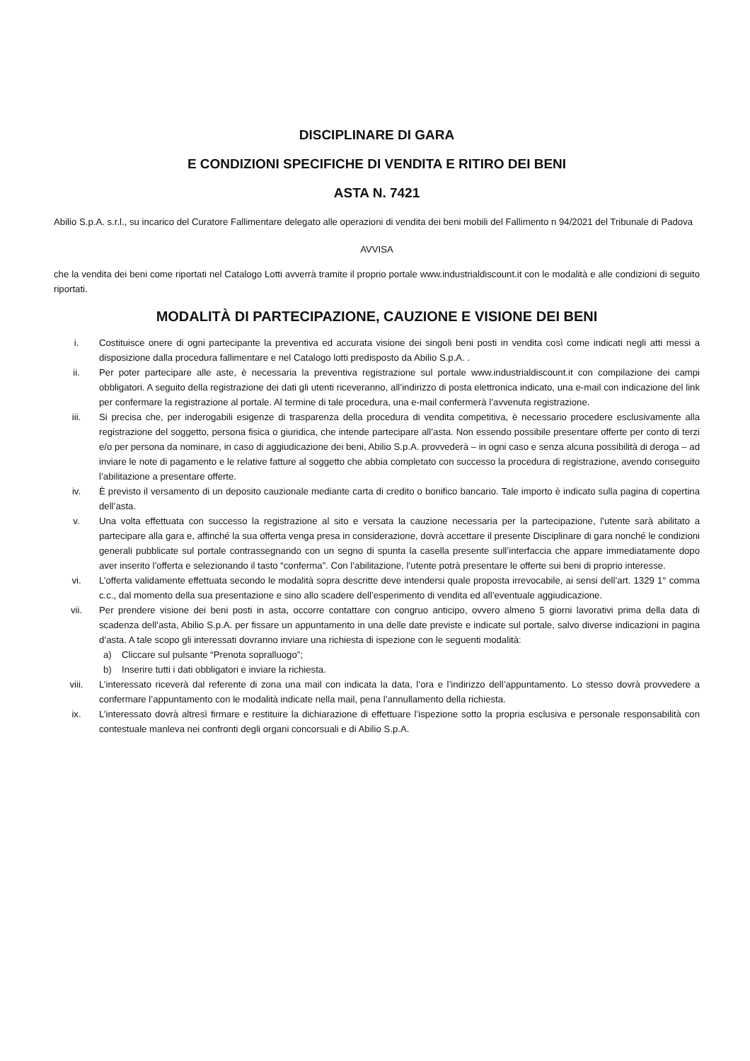DISCIPLINARE DI GARA
E CONDIZIONI SPECIFICHE DI VENDITA E RITIRO DEI BENI
ASTA N. 7421
Abilio S.p.A. s.r.l., su incarico del Curatore Fallimentare delegato alle operazioni di vendita dei beni mobili del Fallimento n 94/2021 del Tribunale di Padova
AVVISA
che la vendita dei beni come riportati nel Catalogo Lotti avverrà tramite il proprio portale www.industrialdiscount.it con le modalità e alle condizioni di seguito riportati.
MODALITÀ DI PARTECIPAZIONE, CAUZIONE E VISIONE DEI BENI
i. Costituisce onere di ogni partecipante la preventiva ed accurata visione dei singoli beni posti in vendita così come indicati negli atti messi a disposizione dalla procedura fallimentare e nel Catalogo lotti predisposto da Abilio S.p.A. .
ii. Per poter partecipare alle aste, è necessaria la preventiva registrazione sul portale www.industrialdiscount.it con compilazione dei campi obbligatori. A seguito della registrazione dei dati gli utenti riceveranno, all’indirizzo di posta elettronica indicato, una e-mail con indicazione del link per confermare la registrazione al portale. Al termine di tale procedura, una e-mail confermerà l’avvenuta registrazione.
iii. Si precisa che, per inderogabili esigenze di trasparenza della procedura di vendita competitiva, è necessario procedere esclusivamente alla registrazione del soggetto, persona fisica o giuridica, che intende partecipare all’asta. Non essendo possibile presentare offerte per conto di terzi e/o per persona da nominare, in caso di aggiudicazione dei beni, Abilio S.p.A. provvederà – in ogni caso e senza alcuna possibilità di deroga – ad inviare le note di pagamento e le relative fatture al soggetto che abbia completato con successo la procedura di registrazione, avendo conseguito l’abilitazione a presentare offerte.
iv. È previsto il versamento di un deposito cauzionale mediante carta di credito o bonifico bancario. Tale importo è indicato sulla pagina di copertina dell’asta.
v. Una volta effettuata con successo la registrazione al sito e versata la cauzione necessaria per la partecipazione, l’utente sarà abilitato a partecipare alla gara e, affinché la sua offerta venga presa in considerazione, dovrà accettare il presente Disciplinare di gara nonché le condizioni generali pubblicate sul portale contrassegnando con un segno di spunta la casella presente sull’interfaccia che appare immediatamente dopo aver inserito l’offerta e selezionando il tasto “conferma”. Con l’abilitazione, l’utente potrà presentare le offerte sui beni di proprio interesse.
vi. L’offerta validamente effettuata secondo le modalità sopra descritte deve intendersi quale proposta irrevocabile, ai sensi dell’art. 1329 1° comma c.c., dal momento della sua presentazione e sino allo scadere dell’esperimento di vendita ed all’eventuale aggiudicazione.
vii. Per prendere visione dei beni posti in asta, occorre contattare con congruo anticipo, ovvero almeno 5 giorni lavorativi prima della data di scadenza dell’asta, Abilio S.p.A. per fissare un appuntamento in una delle date previste e indicate sul portale, salvo diverse indicazioni in pagina d’asta. A tale scopo gli interessati dovranno inviare una richiesta di ispezione con le seguenti modalità:
a) Cliccare sul pulsante “Prenota sopralluogo”;
b) Inserire tutti i dati obbligatori e inviare la richiesta.
viii. L’interessato riceverà dal referente di zona una mail con indicata la data, l’ora e l’indirizzo dell’appuntamento. Lo stesso dovrà provvedere a confermare l’appuntamento con le modalità indicate nella mail, pena l’annullamento della richiesta.
ix. L’interessato dovrà altresì firmare e restituire la dichiarazione di effettuare l’ispezione sotto la propria esclusiva e personale responsabilità con contestuale manleva nei confronti degli organi concorsuali e di Abilio S.p.A.